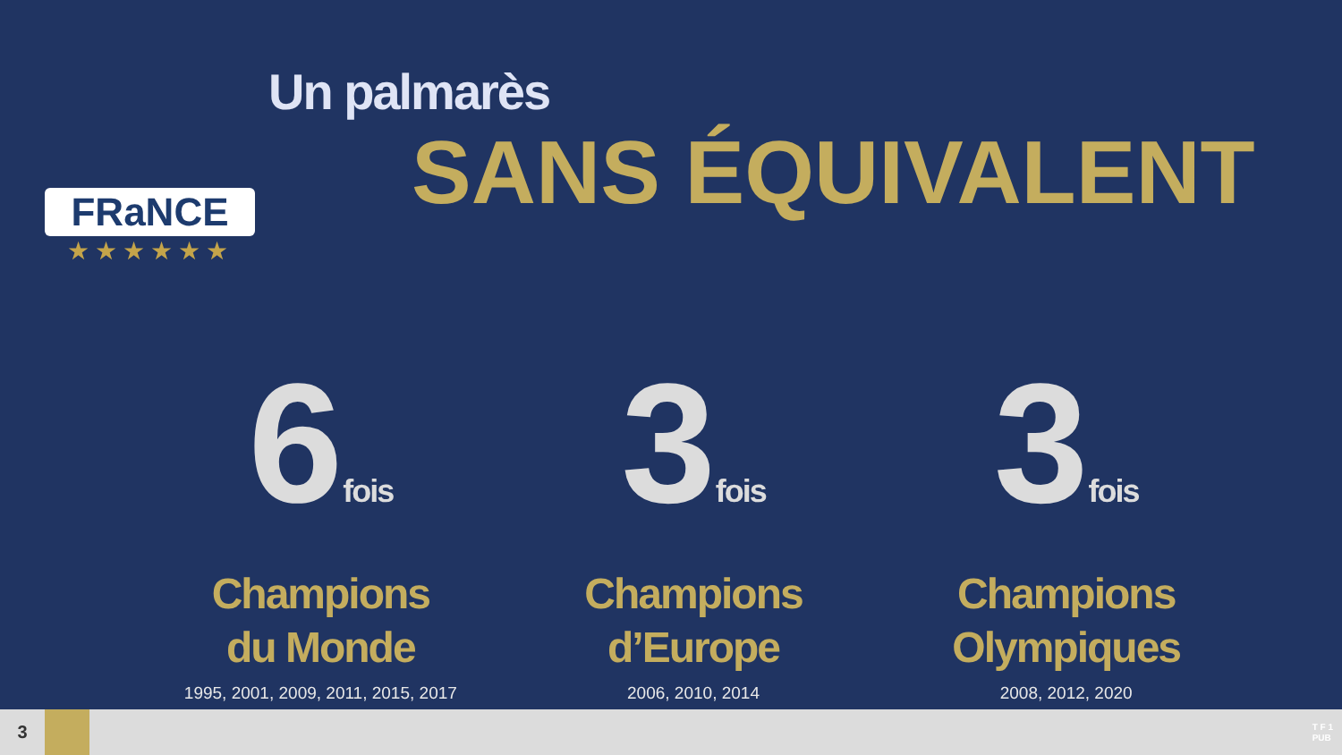FRaNCE
★★★★★★
Un palmarès
SANS ÉQUIVALENT
6fois
Champions
du Monde
1995, 2001, 2009, 2011, 2015, 2017
3fois
Champions
d’Europe
2006, 2010, 2014
3fois
Champions
Olympiques
2008, 2012, 2020
3
T F 1
PUB